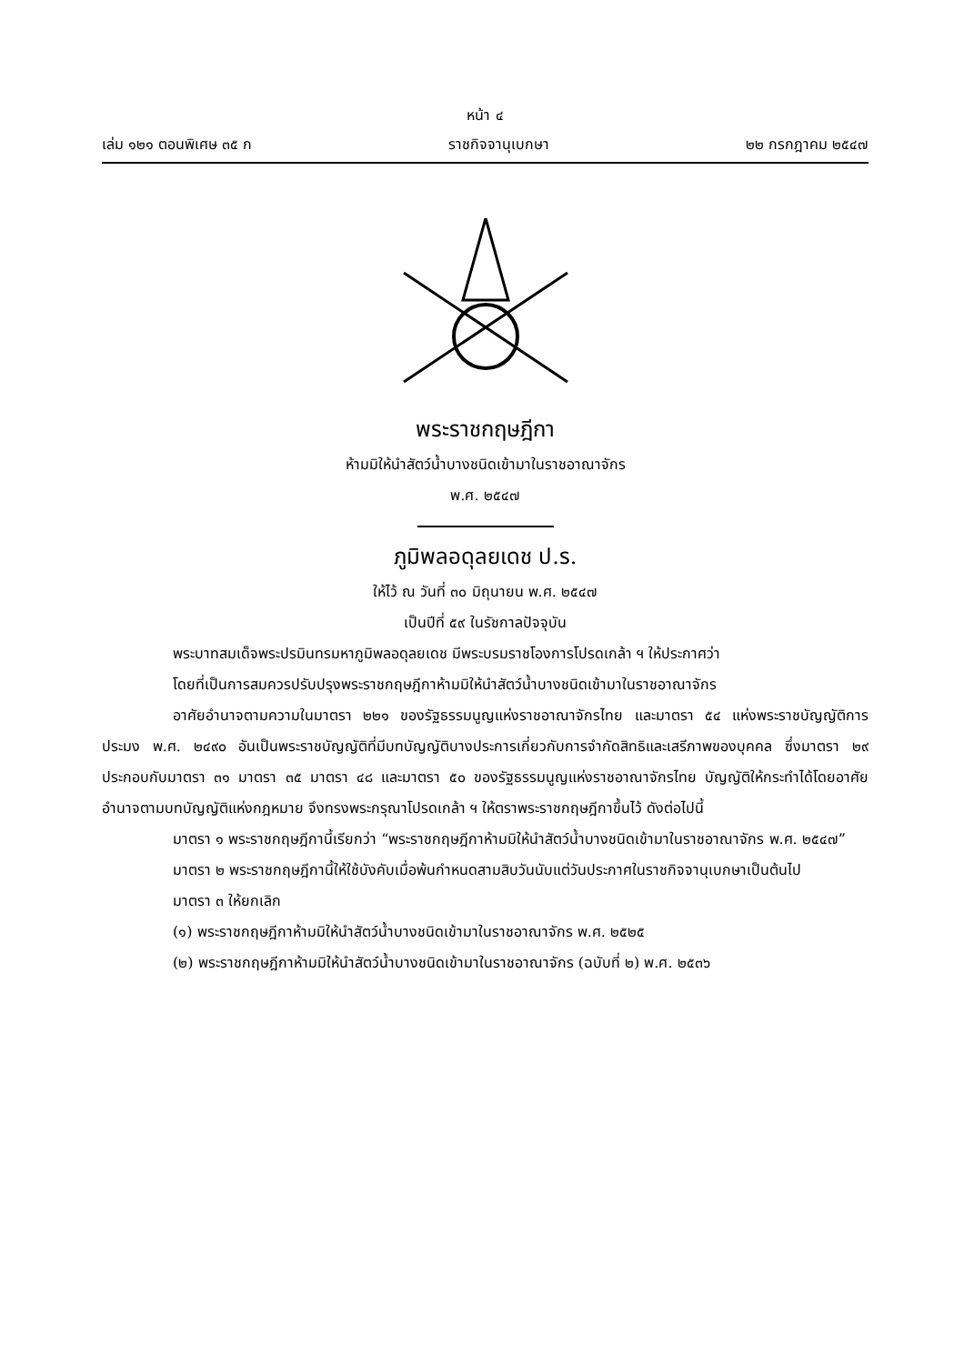หน้า ๔
เล่ม ๑๒๑ ตอนพิเศษ ๓๕ ก ราชกิจจานุเบกษา ๒๒ กรกฎาคม ๒๕๔๗
พระราชกฤษฎีกา
ห้ามมิให้นำสัตว์น้ำบางชนิดเข้ามาในราชอาณาจักร
พ.ศ. ๒๕๔๗
ภูมิพลอดุลยเดช ป.ร.
ให้ไว้ ณ วันที่ ๓๐ มิถุนายน พ.ศ. ๒๕๔๗
เป็นปีที่ ๕๙ ในรัชกาลปัจจุบัน
พระบาทสมเด็จพระปรมินทรมหาภูมิพลอดุลยเดช มีพระบรมราชโองการโปรดเกล้า ฯ ให้ประกาศว่า
โดยที่เป็นการสมควรปรับปรุงพระราชกฤษฎีกาห้ามมิให้นำสัตว์น้ำบางชนิดเข้ามาในราชอาณาจักร
อาศัยอำนาจตามความในมาตรา ๒๒๑ ของรัฐธรรมนูญแห่งราชอาณาจักรไทย และมาตรา ๕๔ แห่งพระราชบัญญัติการประมง พ.ศ. ๒๔๙๐ อันเป็นพระราชบัญญัติที่มีบทบัญญัติบางประการเกี่ยวกับการจำกัดสิทธิและเสรีภาพของบุคคล ซึ่งมาตรา ๒๙ ประกอบกับมาตรา ๓๑ มาตรา ๓๕ มาตรา ๔๘ และมาตรา ๕๐ ของรัฐธรรมนูญแห่งราชอาณาจักรไทย บัญญัติให้กระทำได้โดยอาศัยอำนาจตามบทบัญญัติแห่งกฎหมาย จึงทรงพระกรุณาโปรดเกล้า ฯ ให้ตราพระราชกฤษฎีกาขึ้นไว้ ดังต่อไปนี้
มาตรา ๑ พระราชกฤษฎีกานี้เรียกว่า “พระราชกฤษฎีกาห้ามมิให้นำสัตว์น้ำบางชนิดเข้ามาในราชอาณาจักร พ.ศ. ๒๕๔๗”
มาตรา ๒ พระราชกฤษฎีกานี้ให้ใช้บังคับเมื่อพ้นกำหนดสามสิบวันนับแต่วันประกาศในราชกิจจานุเบกษาเป็นต้นไป
มาตรา ๓ ให้ยกเลิก
(๑) พระราชกฤษฎีกาห้ามมิให้นำสัตว์น้ำบางชนิดเข้ามาในราชอาณาจักร พ.ศ. ๒๕๒๕
(๒) พระราชกฤษฎีกาห้ามมิให้นำสัตว์น้ำบางชนิดเข้ามาในราชอาณาจักร (ฉบับที่ ๒) พ.ศ. ๒๕๓๖